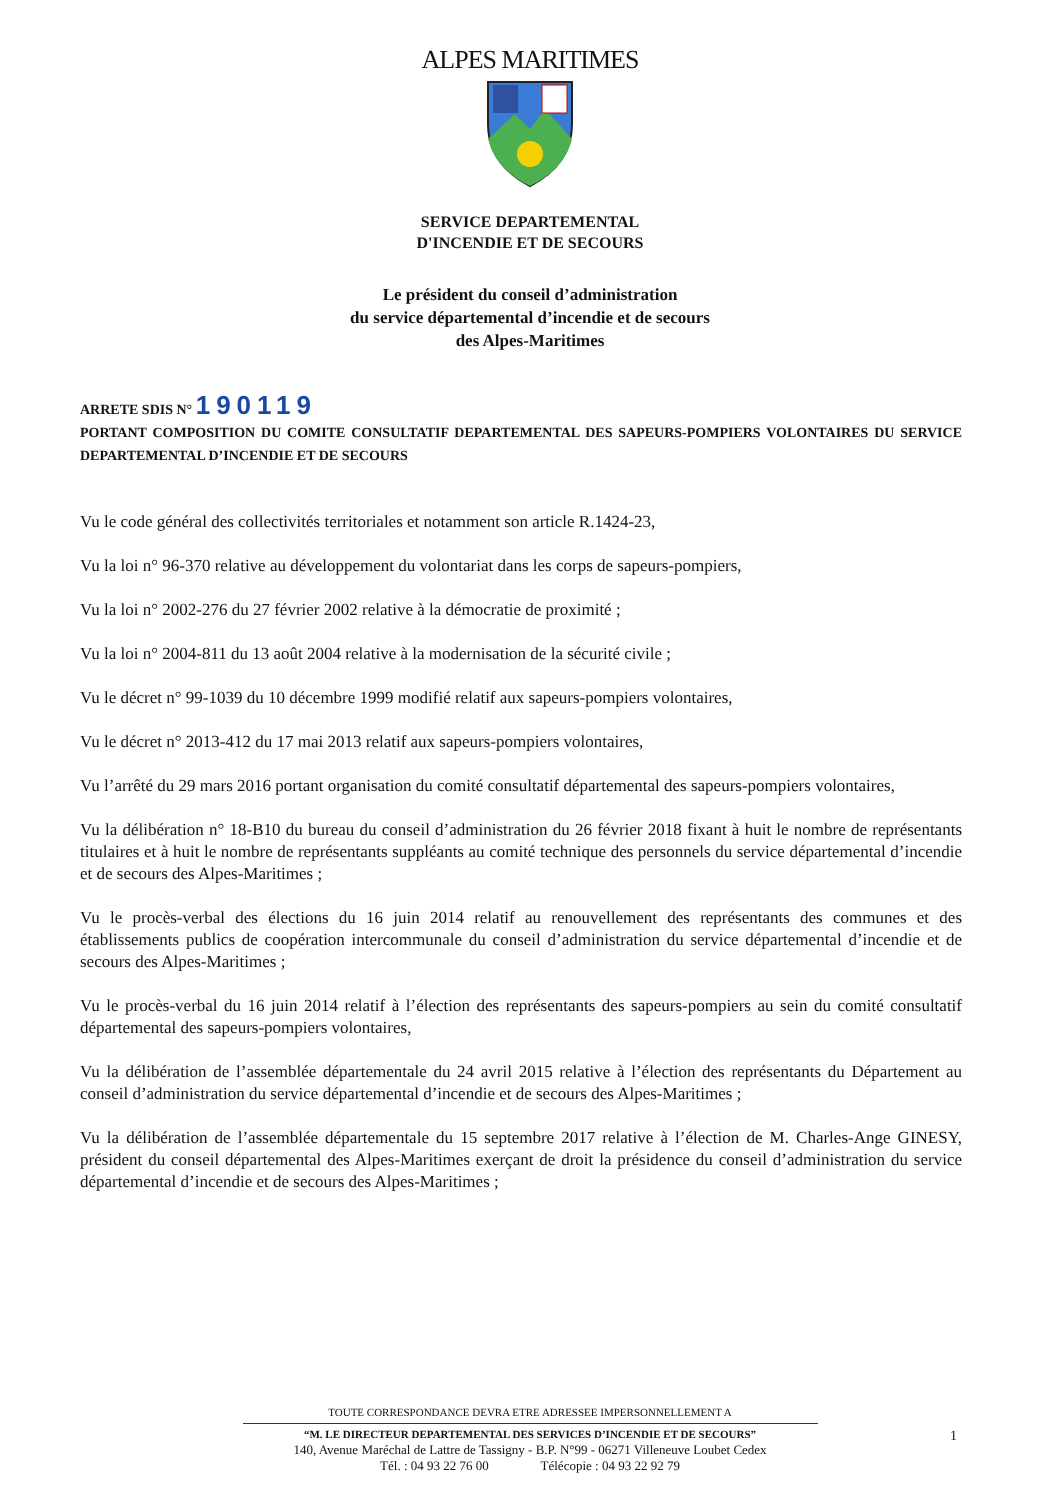ALPES MARITIMES
SERVICE DEPARTEMENTAL
D'INCENDIE ET DE SECOURS
Le président du conseil d’administration
du service départemental d’incendie et de secours
des Alpes-Maritimes
ARRETE SDIS N° 190119
PORTANT COMPOSITION DU COMITE CONSULTATIF DEPARTEMENTAL DES SAPEURS-POMPIERS VOLONTAIRES DU SERVICE DEPARTEMENTAL D’INCENDIE ET DE SECOURS
Vu le code général des collectivités territoriales et notamment son article R.1424-23,
Vu la loi n° 96-370 relative au développement du volontariat dans les corps de sapeurs-pompiers,
Vu la loi n° 2002-276 du 27 février 2002 relative à la démocratie de proximité ;
Vu la loi n° 2004-811 du 13 août 2004 relative à la modernisation de la sécurité civile ;
Vu le décret n° 99-1039 du 10 décembre 1999 modifié relatif aux sapeurs-pompiers volontaires,
Vu le décret n° 2013-412 du 17 mai 2013 relatif aux sapeurs-pompiers volontaires,
Vu l’arrêté du 29 mars 2016 portant organisation du comité consultatif départemental des sapeurs-pompiers volontaires,
Vu la délibération n° 18-B10 du bureau du conseil d’administration du 26 février 2018 fixant à huit le nombre de représentants titulaires et à huit le nombre de représentants suppléants au comité technique des personnels du service départemental d’incendie et de secours des Alpes-Maritimes ;
Vu le procès-verbal des élections du 16 juin 2014 relatif au renouvellement des représentants des communes et des établissements publics de coopération intercommunale du conseil d’administration du service départemental d’incendie et de secours des Alpes-Maritimes ;
Vu le procès-verbal du 16 juin 2014 relatif à l’élection des représentants des sapeurs-pompiers au sein du comité consultatif départemental des sapeurs-pompiers volontaires,
Vu la délibération de l’assemblée départementale du 24 avril 2015 relative à l’élection des représentants du Département au conseil d’administration du service départemental d’incendie et de secours des Alpes-Maritimes ;
Vu la délibération de l’assemblée départementale du 15 septembre 2017 relative à l’élection de M. Charles-Ange GINESY, président du conseil départemental des Alpes-Maritimes exerçant de droit la présidence du conseil d’administration du service départemental d’incendie et de secours des Alpes-Maritimes ;
TOUTE CORRESPONDANCE DEVRA ETRE ADRESSEE IMPERSONNELLEMENT A
“M. LE DIRECTEUR DEPARTEMENTAL DES SERVICES D’INCENDIE ET DE SECOURS”
140, Avenue Maréchal de Lattre de Tassigny - B.P. N°99 - 06271 Villeneuve Loubet Cedex
Tél. : 04 93 22 76 00 Télécopie : 04 93 22 92 79
1